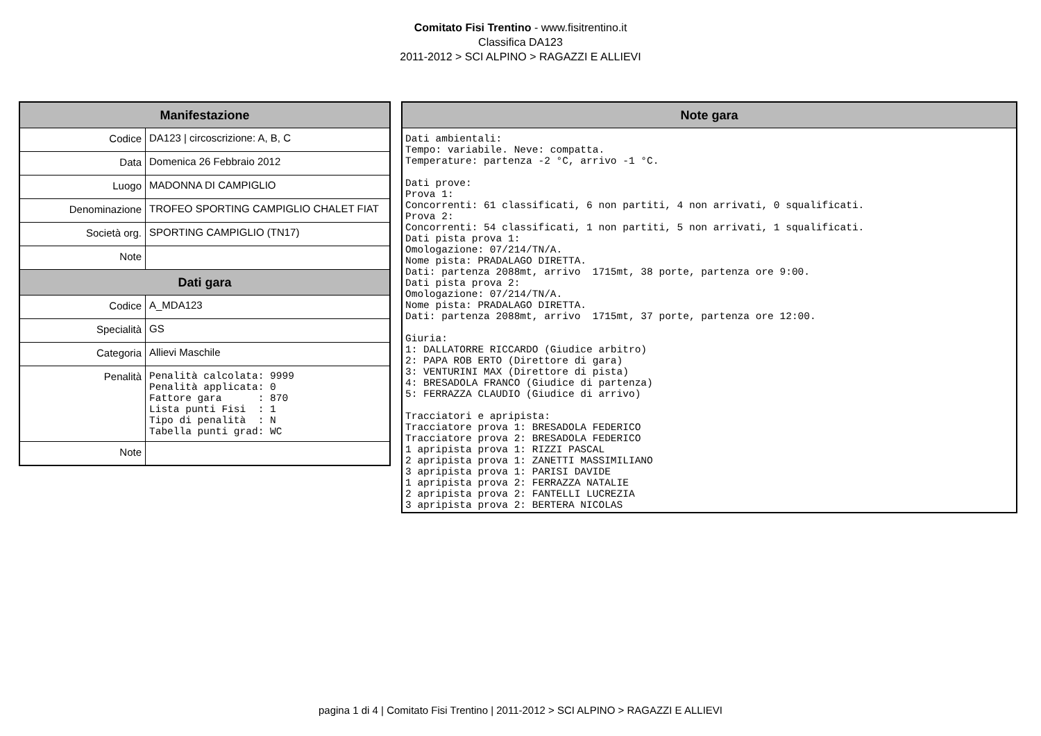Comitato Fisi Trentino - www.fisitrentino.it
Classifica DA123
2011-2012 > SCI ALPINO > RAGAZZI E ALLIEVI
| Manifestazione | |
| --- | --- |
| Codice | DA123 / circoscrizione: A, B, C |
| Data | Domenica 26 Febbraio 2012 |
| Luogo | MADONNA DI CAMPIGLIO |
| Denominazione | TROFEO SPORTING CAMPIGLIO CHALET FIAT |
| Società org. | SPORTING CAMPIGLIO (TN17) |
| Note | |
| Dati gara | |
| Codice | A_MDA123 |
| Specialità | GS |
| Categoria | Allievi Maschile |
| Penalità | Penalità calcolata: 9999 Penalità applicata: 0 Fattore gara : 870 Lista punti Fisi : 1 Tipo di penalità : N Tabella punti grad: WC |
| Note | |
| Note gara |
| --- |
| Dati ambientali: Tempo: variabile. Neve: compatta. Temperature: partenza -2 °C, arrivo -1 °C. Dati prove: Prova 1: Concorrenti: 61 classificati, 6 non partiti, 4 non arrivati, 0 squalificati. Prova 2: Concorrenti: 54 classificati, 1 non partiti, 5 non arrivati, 1 squalificati. Dati pista prova 1: Omologazione: 07/214/TN/A. Nome pista: PRADALAGO DIRETTA. Dati: partenza 2088mt, arrivo 1715mt, 38 porte, partenza ore 9:00. Dati pista prova 2: Omologazione: 07/214/TN/A. Nome pista: PRADALAGO DIRETTA. Dati: partenza 2088mt, arrivo 1715mt, 37 porte, partenza ore 12:00. Giuria: 1: DALLATORRE RICCARDO (Giudice arbitro) 2: PAPA ROB ERTO (Direttore di gara) 3: VENTURINI MAX (Direttore di pista) 4: BRESADOLA FRANCO (Giudice di partenza) 5: FERRAZZA CLAUDIO (Giudice di arrivo) Tracciatori e apripista: Tracciatore prova 1: BRESADOLA FEDERICO Tracciatore prova 2: BRESADOLA FEDERICO 1 apripista prova 1: RIZZI PASCAL 2 apripista prova 1: ZANETTI MASSIMILIANO 3 apripista prova 1: PARISI DAVIDE 1 apripista prova 2: FERRAZZA NATALIE 2 apripista prova 2: FANTELLI LUCREZIA 3 apripista prova 2: BERTERA NICOLAS |
pagina 1 di 4 | Comitato Fisi Trentino | 2011-2012 > SCI ALPINO > RAGAZZI E ALLIEVI